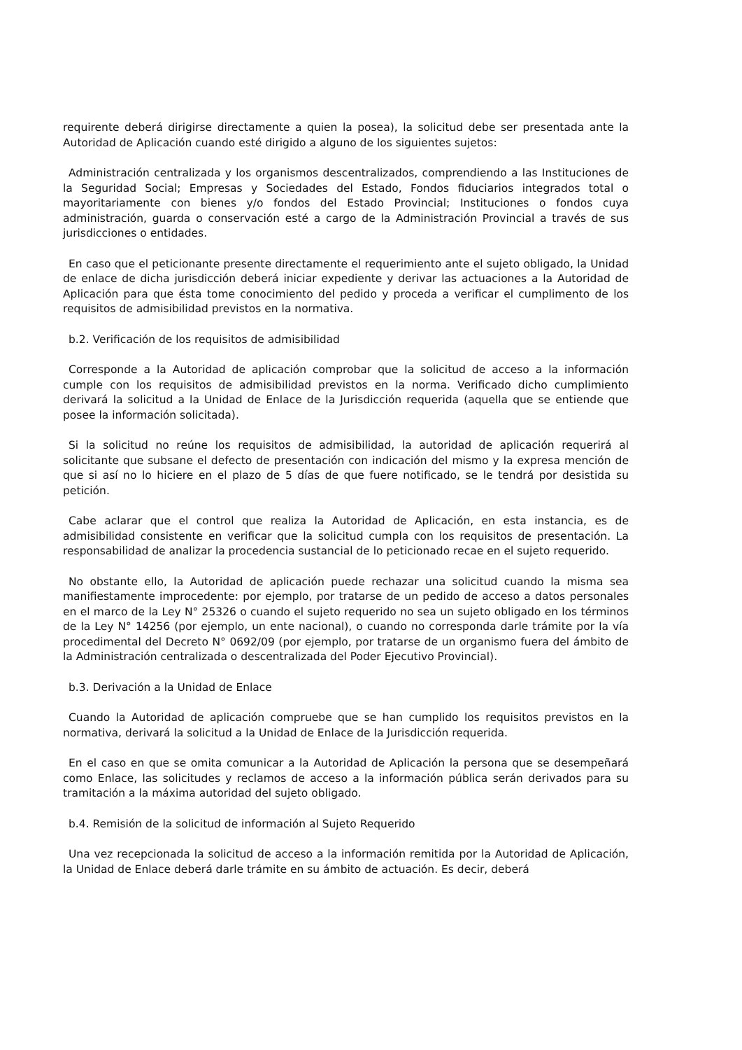requirente deberá dirigirse directamente a quien la posea), la solicitud debe ser presentada ante la Autoridad de Aplicación cuando esté dirigido a alguno de los siguientes sujetos:
Administración centralizada y los organismos descentralizados, comprendiendo a las Instituciones de la Seguridad Social; Empresas y Sociedades del Estado, Fondos fiduciarios integrados total o mayoritariamente con bienes y/o fondos del Estado Provincial; Instituciones o fondos cuya administración, guarda o conservación esté a cargo de la Administración Provincial a través de sus jurisdicciones o entidades.
En caso que el peticionante presente directamente el requerimiento ante el sujeto obligado, la Unidad de enlace de dicha jurisdicción deberá iniciar expediente y derivar las actuaciones a la Autoridad de Aplicación para que ésta tome conocimiento del pedido y proceda a verificar el cumplimento de los requisitos de admisibilidad previstos en la normativa.
b.2. Verificación de los requisitos de admisibilidad
Corresponde a la Autoridad de aplicación comprobar que la solicitud de acceso a la información cumple con los requisitos de admisibilidad previstos en la norma. Verificado dicho cumplimiento derivará la solicitud a la Unidad de Enlace de la Jurisdicción requerida (aquella que se entiende que posee la información solicitada).
Si la solicitud no reúne los requisitos de admisibilidad, la autoridad de aplicación requerirá al solicitante que subsane el defecto de presentación con indicación del mismo y la expresa mención de que si así no lo hiciere en el plazo de 5 días de que fuere notificado, se le tendrá por desistida su petición.
Cabe aclarar que el control que realiza la Autoridad de Aplicación, en esta instancia, es de admisibilidad consistente en verificar que la solicitud cumpla con los requisitos de presentación. La responsabilidad de analizar la procedencia sustancial de lo peticionado recae en el sujeto requerido.
No obstante ello, la Autoridad de aplicación puede rechazar una solicitud cuando la misma sea manifiestamente improcedente: por ejemplo, por tratarse de un pedido de acceso a datos personales en el marco de la Ley N° 25326 o cuando el sujeto requerido no sea un sujeto obligado en los términos de la Ley N° 14256 (por ejemplo, un ente nacional), o cuando no corresponda darle trámite por la vía procedimental del Decreto N° 0692/09 (por ejemplo, por tratarse de un organismo fuera del ámbito de la Administración centralizada o descentralizada del Poder Ejecutivo Provincial).
b.3. Derivación a la Unidad de Enlace
Cuando la Autoridad de aplicación compruebe que se han cumplido los requisitos previstos en la normativa, derivará la solicitud a la Unidad de Enlace de la Jurisdicción requerida.
En el caso en que se omita comunicar a la Autoridad de Aplicación la persona que se desempeñará como Enlace, las solicitudes y reclamos de acceso a la información pública serán derivados para su tramitación a la máxima autoridad del sujeto obligado.
b.4. Remisión de la solicitud de información al Sujeto Requerido
Una vez recepcionada la solicitud de acceso a la información remitida por la Autoridad de Aplicación, la Unidad de Enlace deberá darle trámite en su ámbito de actuación. Es decir, deberá